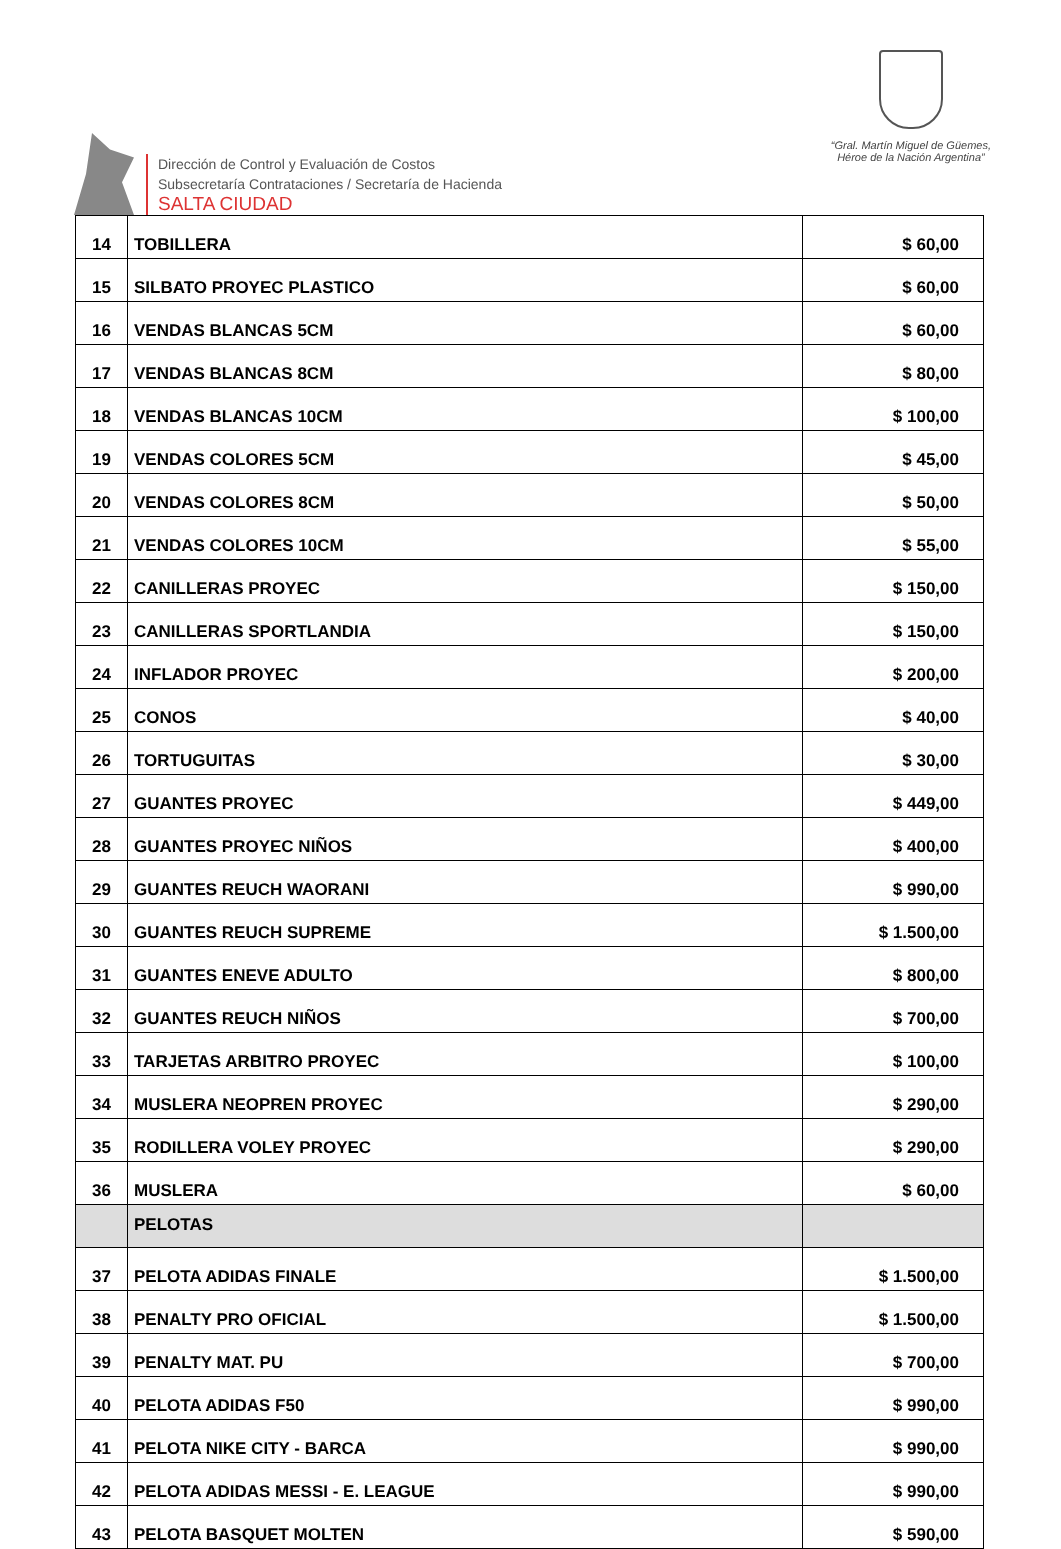Dirección de Control y Evaluación de Costos
Subsecretaría Contrataciones / Secretaría de Hacienda
SALTA CIUDAD
“Gral. Martín Miguel de Güemes,
Héroe de la Nación Argentina”
| 14 | TOBILLERA | $ 60,00 |
| 15 | SILBATO PROYEC PLASTICO | $ 60,00 |
| 16 | VENDAS BLANCAS 5CM | $ 60,00 |
| 17 | VENDAS BLANCAS 8CM | $ 80,00 |
| 18 | VENDAS BLANCAS 10CM | $ 100,00 |
| 19 | VENDAS COLORES 5CM | $ 45,00 |
| 20 | VENDAS COLORES 8CM | $ 50,00 |
| 21 | VENDAS COLORES 10CM | $ 55,00 |
| 22 | CANILLERAS PROYEC | $ 150,00 |
| 23 | CANILLERAS SPORTLANDIA | $ 150,00 |
| 24 | INFLADOR PROYEC | $ 200,00 |
| 25 | CONOS | $ 40,00 |
| 26 | TORTUGUITAS | $ 30,00 |
| 27 | GUANTES PROYEC | $ 449,00 |
| 28 | GUANTES PROYEC NIÑOS | $ 400,00 |
| 29 | GUANTES REUCH WAORANI | $ 990,00 |
| 30 | GUANTES REUCH SUPREME | $ 1.500,00 |
| 31 | GUANTES ENEVE ADULTO | $ 800,00 |
| 32 | GUANTES REUCH NIÑOS | $ 700,00 |
| 33 | TARJETAS ARBITRO PROYEC | $ 100,00 |
| 34 | MUSLERA NEOPREN PROYEC | $ 290,00 |
| 35 | RODILLERA VOLEY PROYEC | $ 290,00 |
| 36 | MUSLERA | $ 60,00 |
| | PELOTAS | |
| 37 | PELOTA ADIDAS FINALE | $ 1.500,00 |
| 38 | PENALTY PRO OFICIAL | $ 1.500,00 |
| 39 | PENALTY MAT. PU | $ 700,00 |
| 40 | PELOTA ADIDAS F50 | $ 990,00 |
| 41 | PELOTA NIKE CITY - BARCA | $ 990,00 |
| 42 | PELOTA ADIDAS MESSI - E. LEAGUE | $ 990,00 |
| 43 | PELOTA BASQUET MOLTEN | $ 590,00 |